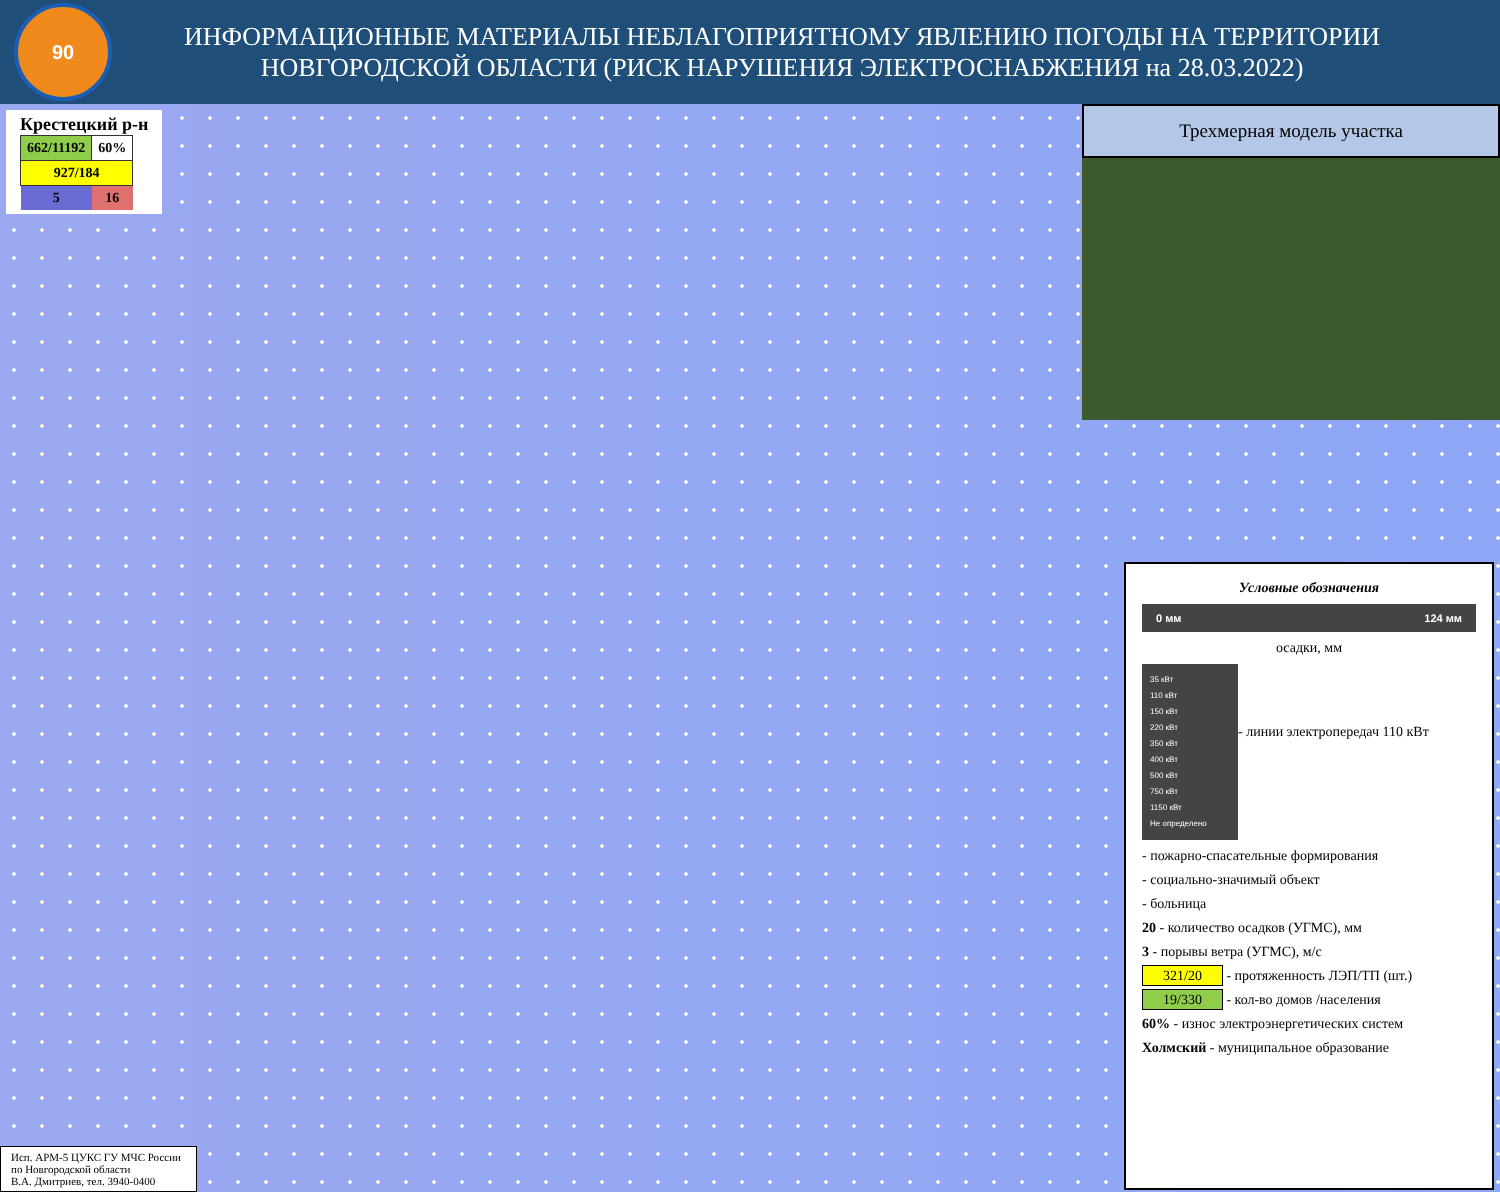90
ИНФОРМАЦИОННЫЕ МАТЕРИАЛЫ НЕБЛАГОПРИЯТНОМУ ЯВЛЕНИЮ ПОГОДЫ НА ТЕРРИТОРИИ НОВГОРОДСКОЙ ОБЛАСТИ (РИСК НАРУШЕНИЯ ЭЛЕКТРОСНАБЖЕНИЯ на 28.03.2022)
Крестецкий р-н
| 662/11192 | 60% |
| 927/184 | |
| 5 | 16 |
Трехмерная модель участка
Условные обозначения
0 мм 124 мм
осадки, мм
35 кВт
110 кВт
150 кВт
220 кВт
350 кВт
400 кВт
500 кВт
750 кВт
1150 кВт
Не определено
- линии электропередач 110 кВт
- пожарно-спасательные формирования
- социально-значимый объект
- больница
20 - количество осадков (УГМС), мм
3 - порывы ветра (УГМС), м/с
321/20 - протяженность ЛЭП/ТП (шт.)
19/330 - кол-во домов /населения
60% - износ электроэнергетических систем
Холмский - муниципальное образование
Исп. АРМ-5 ЦУКС ГУ МЧС России
по Новгородской области
В.А. Дмитриев, тел. 3940-0400